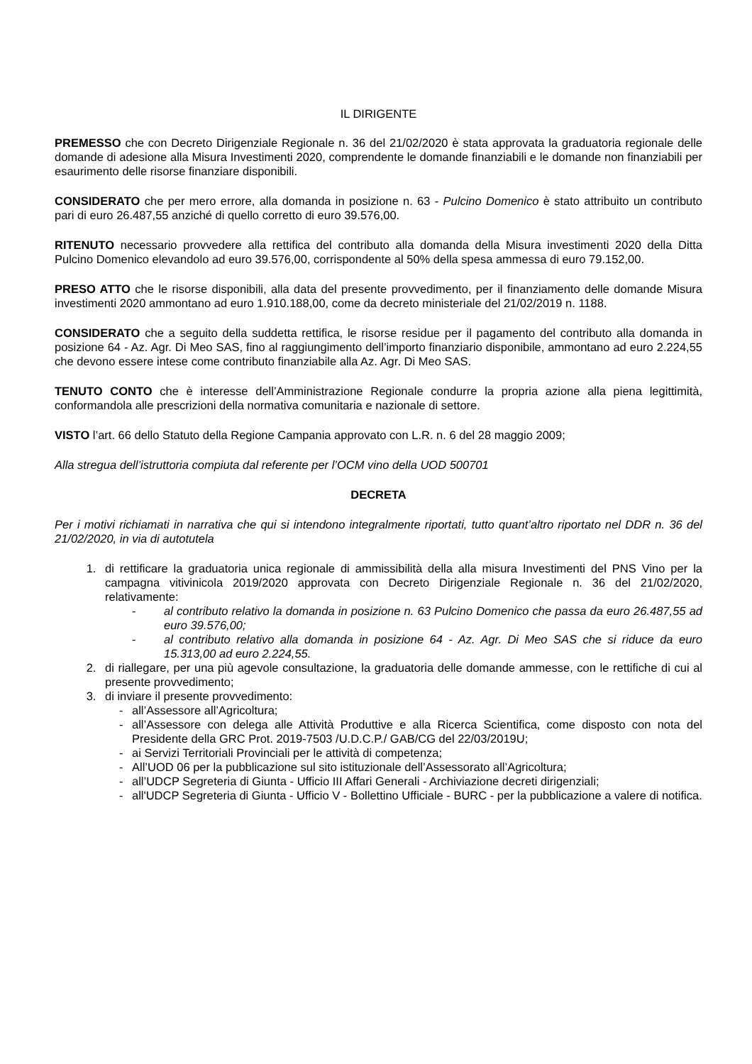IL DIRIGENTE
PREMESSO che con Decreto Dirigenziale Regionale n. 36 del 21/02/2020 è stata approvata la graduatoria regionale delle domande di adesione alla Misura Investimenti 2020, comprendente le domande finanziabili e le domande non finanziabili per esaurimento delle risorse finanziare disponibili.
CONSIDERATO che per mero errore, alla domanda in posizione n. 63 - Pulcino Domenico è stato attribuito un contributo pari di euro 26.487,55 anziché di quello corretto di euro 39.576,00.
RITENUTO necessario provvedere alla rettifica del contributo alla domanda della Misura investimenti 2020 della Ditta Pulcino Domenico elevandolo ad euro 39.576,00, corrispondente al 50% della spesa ammessa di euro 79.152,00.
PRESO ATTO che le risorse disponibili, alla data del presente provvedimento, per il finanziamento delle domande Misura investimenti 2020 ammontano ad euro 1.910.188,00, come da decreto ministeriale del 21/02/2019 n. 1188.
CONSIDERATO che a seguito della suddetta rettifica, le risorse residue per il pagamento del contributo alla domanda in posizione 64 - Az. Agr. Di Meo SAS, fino al raggiungimento dell’importo finanziario disponibile, ammontano ad euro 2.224,55 che devono essere intese come contributo finanziabile alla Az. Agr. Di Meo SAS.
TENUTO CONTO che è interesse dell’Amministrazione Regionale condurre la propria azione alla piena legittimità, conformandola alle prescrizioni della normativa comunitaria e nazionale di settore.
VISTO l’art. 66 dello Statuto della Regione Campania approvato con L.R. n. 6 del 28 maggio 2009;
Alla stregua dell’istruttoria compiuta dal referente per l’OCM vino della UOD 500701
DECRETA
Per i motivi richiamati in narrativa che qui si intendono integralmente riportati, tutto quant’altro riportato nel DDR n. 36 del 21/02/2020, in via di autotutela
1. di rettificare la graduatoria unica regionale di ammissibilità della alla misura Investimenti del PNS Vino per la campagna vitivinicola 2019/2020 approvata con Decreto Dirigenziale Regionale n. 36 del 21/02/2020, relativamente:
- al contributo relativo la domanda in posizione n. 63 Pulcino Domenico che passa da euro 26.487,55 ad euro 39.576,00;
- al contributo relativo alla domanda in posizione 64 - Az. Agr. Di Meo SAS che si riduce da euro 15.313,00 ad euro 2.224,55.
2. di riallegare, per una più agevole consultazione, la graduatoria delle domande ammesse, con le rettifiche di cui al presente provvedimento;
3. di inviare il presente provvedimento:
- all’Assessore all’Agricoltura;
- all’Assessore con delega alle Attività Produttive e alla Ricerca Scientifica, come disposto con nota del Presidente della GRC Prot. 2019-7503 /U.D.C.P./ GAB/CG del 22/03/2019U;
- ai Servizi Territoriali Provinciali per le attività di competenza;
- All’UOD 06 per la pubblicazione sul sito istituzionale dell’Assessorato all’Agricoltura;
- all’UDCP Segreteria di Giunta - Ufficio III Affari Generali - Archiviazione decreti dirigenziali;
- all'UDCP Segreteria di Giunta - Ufficio V - Bollettino Ufficiale - BURC - per la pubblicazione a valere di notifica.